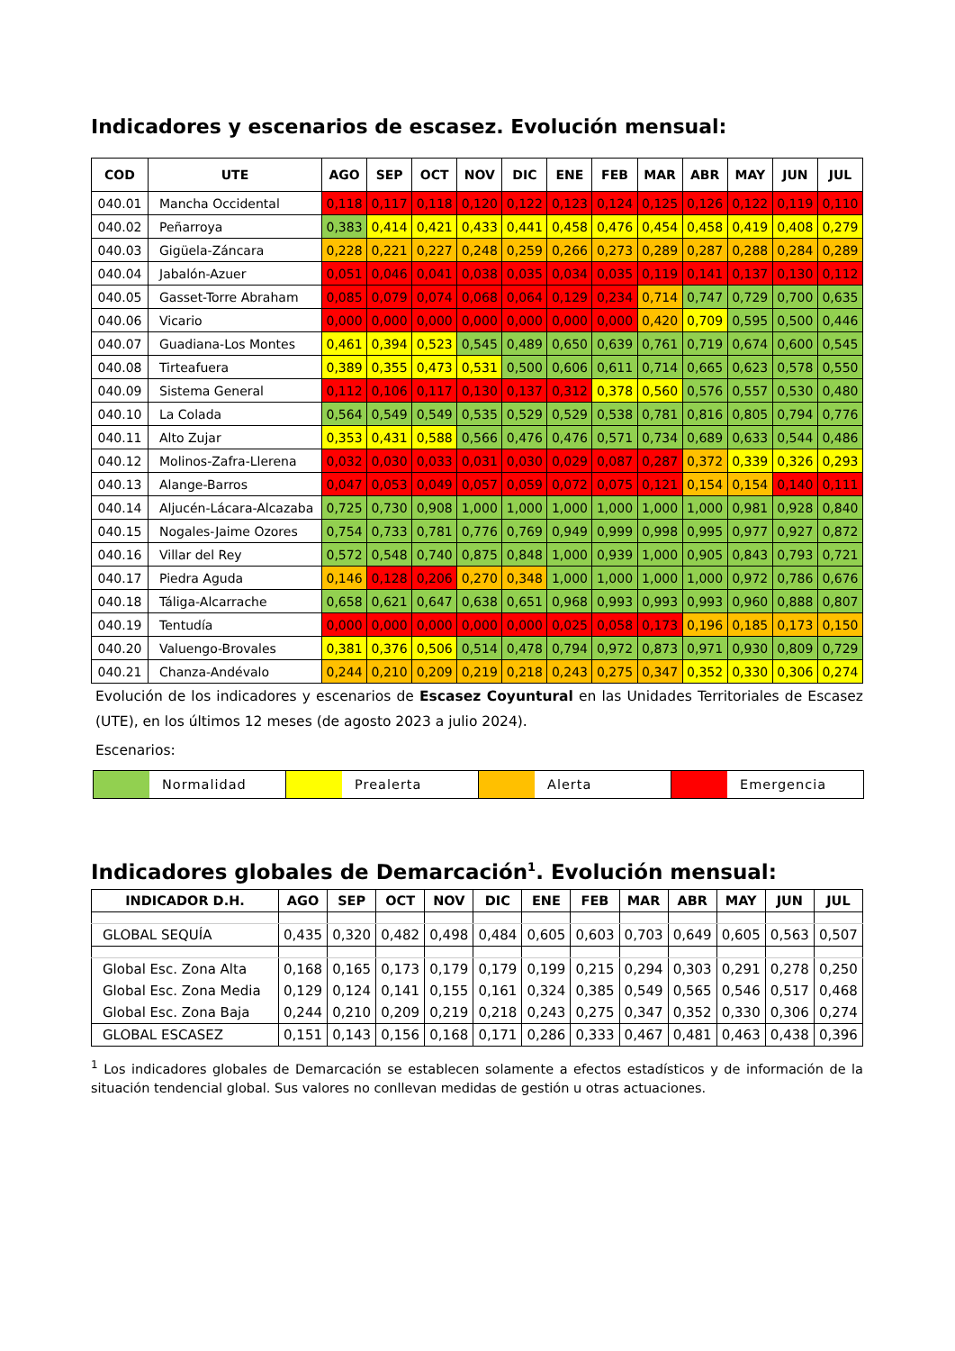Indicadores y escenarios de escasez. Evolución mensual:
| COD | UTE | AGO | SEP | OCT | NOV | DIC | ENE | FEB | MAR | ABR | MAY | JUN | JUL |
| --- | --- | --- | --- | --- | --- | --- | --- | --- | --- | --- | --- | --- | --- |
| 040.01 | Mancha Occidental | 0,118 | 0,117 | 0,118 | 0,120 | 0,122 | 0,123 | 0,124 | 0,125 | 0,126 | 0,122 | 0,119 | 0,110 |
| 040.02 | Peñarroya | 0,383 | 0,414 | 0,421 | 0,433 | 0,441 | 0,458 | 0,476 | 0,454 | 0,458 | 0,419 | 0,408 | 0,279 |
| 040.03 | Gigüela-Záncara | 0,228 | 0,221 | 0,227 | 0,248 | 0,259 | 0,266 | 0,273 | 0,289 | 0,287 | 0,288 | 0,284 | 0,289 |
| 040.04 | Jabalón-Azuer | 0,051 | 0,046 | 0,041 | 0,038 | 0,035 | 0,034 | 0,035 | 0,119 | 0,141 | 0,137 | 0,130 | 0,112 |
| 040.05 | Gasset-Torre Abraham | 0,085 | 0,079 | 0,074 | 0,068 | 0,064 | 0,129 | 0,234 | 0,714 | 0,747 | 0,729 | 0,700 | 0,635 |
| 040.06 | Vicario | 0,000 | 0,000 | 0,000 | 0,000 | 0,000 | 0,000 | 0,000 | 0,420 | 0,709 | 0,595 | 0,500 | 0,446 |
| 040.07 | Guadiana-Los Montes | 0,461 | 0,394 | 0,523 | 0,545 | 0,489 | 0,650 | 0,639 | 0,761 | 0,719 | 0,674 | 0,600 | 0,545 |
| 040.08 | Tirteafuera | 0,389 | 0,355 | 0,473 | 0,531 | 0,500 | 0,606 | 0,611 | 0,714 | 0,665 | 0,623 | 0,578 | 0,550 |
| 040.09 | Sistema General | 0,112 | 0,106 | 0,117 | 0,130 | 0,137 | 0,312 | 0,378 | 0,560 | 0,576 | 0,557 | 0,530 | 0,480 |
| 040.10 | La Colada | 0,564 | 0,549 | 0,549 | 0,535 | 0,529 | 0,529 | 0,538 | 0,781 | 0,816 | 0,805 | 0,794 | 0,776 |
| 040.11 | Alto Zujar | 0,353 | 0,431 | 0,588 | 0,566 | 0,476 | 0,476 | 0,571 | 0,734 | 0,689 | 0,633 | 0,544 | 0,486 |
| 040.12 | Molinos-Zafra-Llerena | 0,032 | 0,030 | 0,033 | 0,031 | 0,030 | 0,029 | 0,087 | 0,287 | 0,372 | 0,339 | 0,326 | 0,293 |
| 040.13 | Alange-Barros | 0,047 | 0,053 | 0,049 | 0,057 | 0,059 | 0,072 | 0,075 | 0,121 | 0,154 | 0,154 | 0,140 | 0,111 |
| 040.14 | Aljucén-Lácara-Alcazaba | 0,725 | 0,730 | 0,908 | 1,000 | 1,000 | 1,000 | 1,000 | 1,000 | 1,000 | 0,981 | 0,928 | 0,840 |
| 040.15 | Nogales-Jaime Ozores | 0,754 | 0,733 | 0,781 | 0,776 | 0,769 | 0,949 | 0,999 | 0,998 | 0,995 | 0,977 | 0,927 | 0,872 |
| 040.16 | Villar del Rey | 0,572 | 0,548 | 0,740 | 0,875 | 0,848 | 1,000 | 0,939 | 1,000 | 0,905 | 0,843 | 0,793 | 0,721 |
| 040.17 | Piedra Aguda | 0,146 | 0,128 | 0,206 | 0,270 | 0,348 | 1,000 | 1,000 | 1,000 | 1,000 | 0,972 | 0,786 | 0,676 |
| 040.18 | Táliga-Alcarrache | 0,658 | 0,621 | 0,647 | 0,638 | 0,651 | 0,968 | 0,993 | 0,993 | 0,993 | 0,960 | 0,888 | 0,807 |
| 040.19 | Tentudía | 0,000 | 0,000 | 0,000 | 0,000 | 0,000 | 0,025 | 0,058 | 0,173 | 0,196 | 0,185 | 0,173 | 0,150 |
| 040.20 | Valuengo-Brovales | 0,381 | 0,376 | 0,506 | 0,514 | 0,478 | 0,794 | 0,972 | 0,873 | 0,971 | 0,930 | 0,809 | 0,729 |
| 040.21 | Chanza-Andévalo | 0,244 | 0,210 | 0,209 | 0,219 | 0,218 | 0,243 | 0,275 | 0,347 | 0,352 | 0,330 | 0,306 | 0,274 |
Evolución de los indicadores y escenarios de Escasez Coyuntural en las Unidades Territoriales de Escasez (UTE), en los últimos 12 meses (de agosto 2023 a julio 2024).
Escenarios:
Normalidad Prealerta Alerta Emergencia
Indicadores globales de Demarcación<sup>1</sup>. Evolución mensual:
| INDICADOR D.H. | AGO | SEP | OCT | NOV | DIC | ENE | FEB | MAR | ABR | MAY | JUN | JUL |
| --- | --- | --- | --- | --- | --- | --- | --- | --- | --- | --- | --- | --- |
| GLOBAL SEQUÍA | 0,435 | 0,320 | 0,482 | 0,498 | 0,484 | 0,605 | 0,603 | 0,703 | 0,649 | 0,605 | 0,563 | 0,507 |
| Global Esc. Zona Alta | 0,168 | 0,165 | 0,173 | 0,179 | 0,179 | 0,199 | 0,215 | 0,294 | 0,303 | 0,291 | 0,278 | 0,250 |
| Global Esc. Zona Media | 0,129 | 0,124 | 0,141 | 0,155 | 0,161 | 0,324 | 0,385 | 0,549 | 0,565 | 0,546 | 0,517 | 0,468 |
| Global Esc. Zona Baja | 0,244 | 0,210 | 0,209 | 0,219 | 0,218 | 0,243 | 0,275 | 0,347 | 0,352 | 0,330 | 0,306 | 0,274 |
| GLOBAL ESCASEZ | 0,151 | 0,143 | 0,156 | 0,168 | 0,171 | 0,286 | 0,333 | 0,467 | 0,481 | 0,463 | 0,438 | 0,396 |
<sup>1</sup> Los indicadores globales de Demarcación se establecen solamente a efectos estadísticos y de información de la situación tendencial global. Sus valores no conllevan medidas de gestión u otras actuaciones.